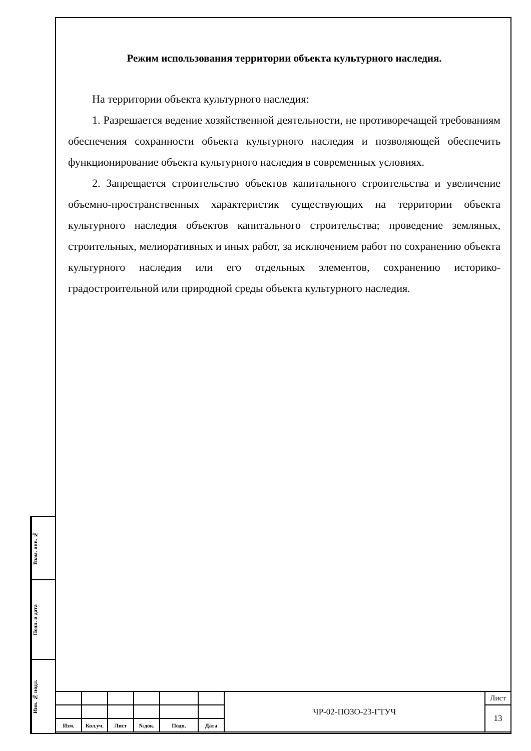Режим использования территории объекта культурного наследия.
На территории объекта культурного наследия:
1. Разрешается ведение хозяйственной деятельности, не противоречащей требованиям обеспечения сохранности объекта культурного наследия и позволяющей обеспечить функционирование объекта культурного наследия в современных условиях.
2. Запрещается строительство объектов капитального строительства и увеличение объемно-пространственных характеристик существующих на территории объекта культурного наследия объектов капитального строительства; проведение земляных, строительных, мелиоративных и иных работ, за исключением работ по сохранению объекта культурного наследия или его отдельных элементов, сохранению историко-градостроительной или природной среды объекта культурного наследия.
Взам. инв. №
Подп. и дата
Инв. № подл.
| | | | | | | ЧР-02-ПОЗО-23-ГТУЧ | Лист |
| | | | | | | | 13 |
| Изм. | Кол.уч. | Лист | №док. | Подп. | Дата | | |